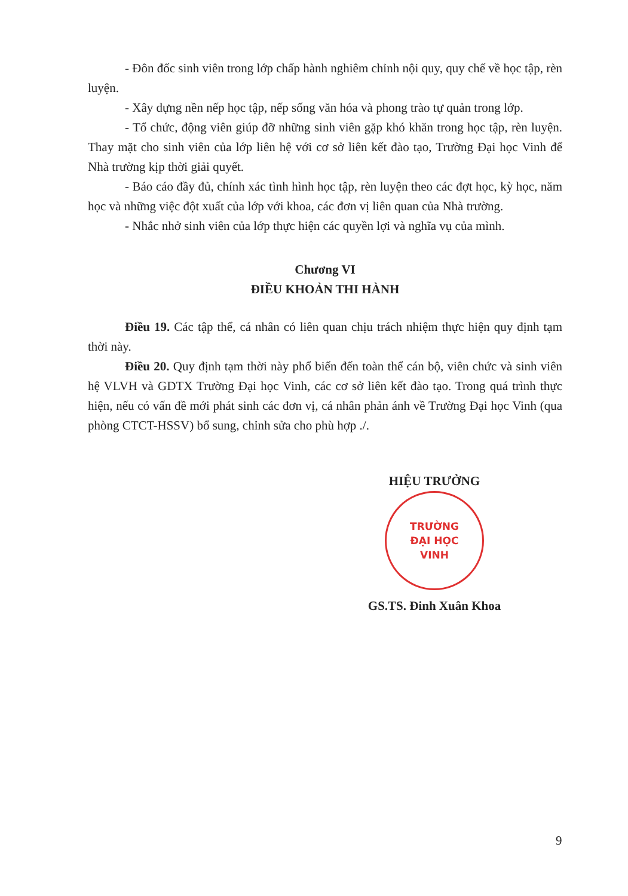- Đôn đốc sinh viên trong lớp chấp hành nghiêm chỉnh nội quy, quy chế về học tập, rèn luyện.
- Xây dựng nền nếp học tập, nếp sống văn hóa và phong trào tự quản trong lớp.
- Tổ chức, động viên giúp đỡ những sinh viên gặp khó khăn trong học tập, rèn luyện. Thay mặt cho sinh viên của lớp liên hệ với cơ sở liên kết đào tạo, Trường Đại học Vinh để Nhà trường kịp thời giải quyết.
- Báo cáo đầy đủ, chính xác tình hình học tập, rèn luyện theo các đợt học, kỳ học, năm học và những việc đột xuất của lớp với khoa, các đơn vị liên quan của Nhà trường.
- Nhắc nhở sinh viên của lớp thực hiện các quyền lợi và nghĩa vụ của mình.
Chương VI
ĐIỀU KHOẢN THI HÀNH
Điều 19. Các tập thể, cá nhân có liên quan chịu trách nhiệm thực hiện quy định tạm thời này.
Điều 20. Quy định tạm thời này phổ biến đến toàn thể cán bộ, viên chức và sinh viên hệ VLVH và GDTX Trường Đại học Vinh, các cơ sở liên kết đào tạo. Trong quá trình thực hiện, nếu có vấn đề mới phát sinh các đơn vị, cá nhân phản ánh về Trường Đại học Vinh (qua phòng CTCT-HSSV) bổ sung, chỉnh sửa cho phù hợp ./.
HIỆU TRƯỞNG
TRƯỜNG
ĐẠI HỌC
VINH
GS.TS. Đinh Xuân Khoa
9